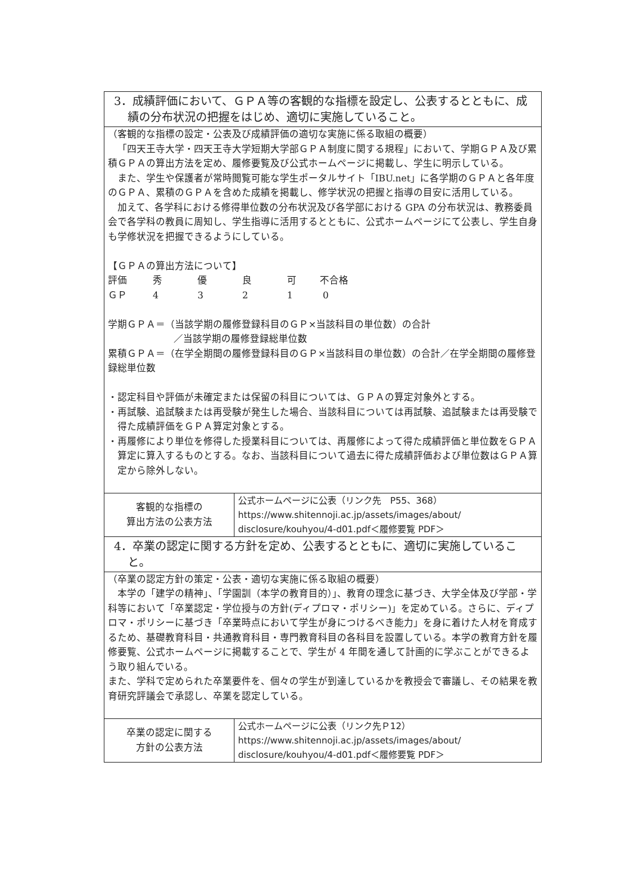| 3．成績評価において、ＧＰＡ等の客観的な指標を設定し、公表するとともに、成績の分布状況の把握をはじめ、適切に実施していること。 | |
| （客観的な指標の設定・公表及び成績評価の適切な実施に係る取組の概要） 「四天王寺大学・四天王寺大学短期大学部ＧＰＡ制度に関する規程」において、学期ＧＰＡ及び累積ＧＰＡの算出方法を定め、履修要覧及び公式ホームページに掲載し、学生に明示している。 また、学生や保護者が常時閲覧可能な学生ポータルサイト「IBU.net」に各学期のＧＰＡと各年度のＧＰＡ、累積のＧＰＡを含めた成績を掲載し、修学状況の把握と指導の目安に活用している。 加えて、各学科における修得単位数の分布状況及び各学部における GPA の分布状況は、教務委員会で各学科の教員に周知し、学生指導に活用するとともに、公式ホームページにて公表し、学生自身も学修状況を把握できるようにしている。 【ＧＰＡの算出方法について】 評価 秀 優 良 可 不合格 ＧＰ 4 3 2 1 0 学期ＧＰＡ＝（当該学期の履修登録科目のＧＰ×当該科目の単位数）の合計 ／当該学期の履修登録総単位数 累積ＧＰＡ＝（在学全期間の履修登録科目のＧＰ×当該科目の単位数）の合計／在学全期間の履修登録総単位数 ・認定科目や評価が未確定または保留の科目については、ＧＰＡの算定対象外とする。 ・再試験、追試験または再受験が発生した場合、当該科目については再試験、追試験または再受験で得た成績評価をＧＰＡ算定対象とする。 ・再履修により単位を修得した授業科目については、再履修によって得た成績評価と単位数をＧＰＡ算定に算入するものとする。なお、当該科目について過去に得た成績評価および単位数はＧＰＡ算定から除外しない。 | |
| 客観的な指標の 算出方法の公表方法 | 公式ホームページに公表（リンク先 P55、368） https://www.shitennoji.ac.jp/assets/images/about/ disclosure/kouhyou/4-d01.pdf＜履修要覧 PDF＞ |
| 4．卒業の認定に関する方針を定め、公表するとともに、適切に実施していること。 | |
| （卒業の認定方針の策定・公表・適切な実施に係る取組の概要） 本学の「建学の精神」、「学園訓（本学の教育目的）」、教育の理念に基づき、大学全体及び学部・学科等において「卒業認定・学位授与の方針(ディプロマ・ポリシー)」を定めている。さらに、ディプロマ・ポリシーに基づき「卒業時点において学生が身につけるべき能力」を身に着けた人材を育成するため、基礎教育科目・共通教育科目・専門教育科目の各科目を設置している。本学の教育方針を履修要覧、公式ホームページに掲載することで、学生が 4 年間を通して計画的に学ぶことができるよう取り組んでいる。 また、学科で定められた卒業要件を、個々の学生が到達しているかを教授会で審議し、その結果を教育研究評議会で承認し、卒業を認定している。 | |
| 卒業の認定に関する 方針の公表方法 | 公式ホームページに公表（リンク先Ｐ12） https://www.shitennoji.ac.jp/assets/images/about/ disclosure/kouhyou/4-d01.pdf＜履修要覧 PDF＞ |